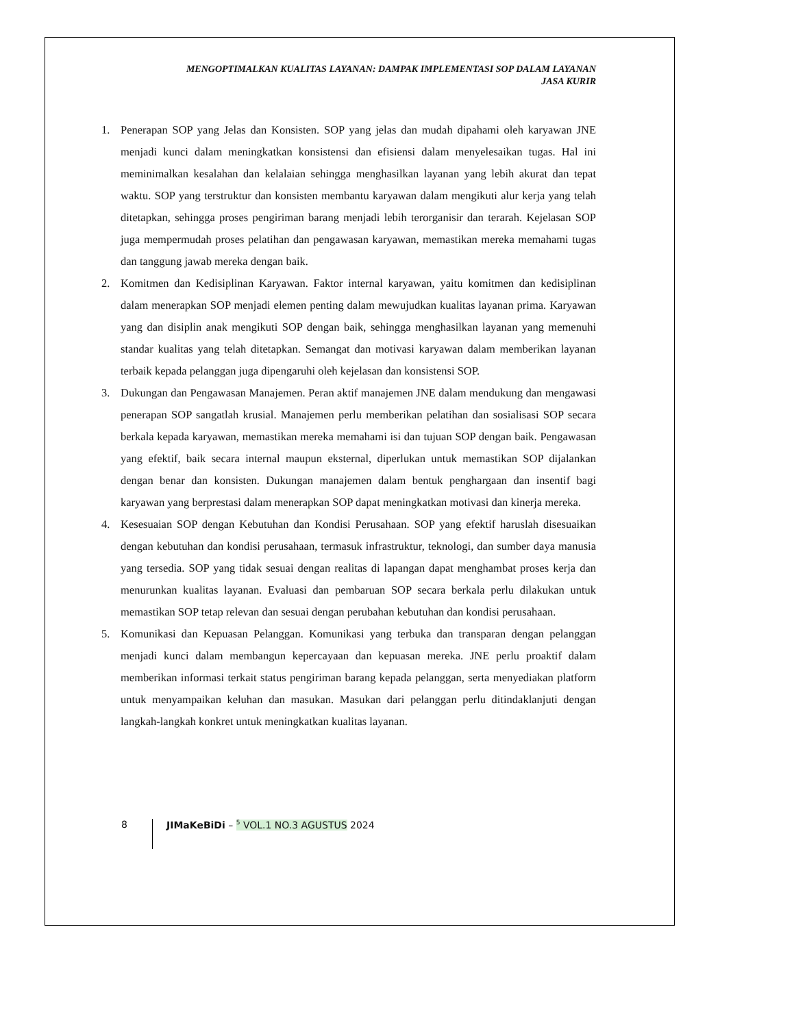MENGOPTIMALKAN KUALITAS LAYANAN: DAMPAK IMPLEMENTASI SOP DALAM LAYANAN
JASA KURIR
1. Penerapan SOP yang Jelas dan Konsisten. SOP yang jelas dan mudah dipahami oleh karyawan JNE menjadi kunci dalam meningkatkan konsistensi dan efisiensi dalam menyelesaikan tugas. Hal ini meminimalkan kesalahan dan kelalaian sehingga menghasilkan layanan yang lebih akurat dan tepat waktu. SOP yang terstruktur dan konsisten membantu karyawan dalam mengikuti alur kerja yang telah ditetapkan, sehingga proses pengiriman barang menjadi lebih terorganisir dan terarah. Kejelasan SOP juga mempermudah proses pelatihan dan pengawasan karyawan, memastikan mereka memahami tugas dan tanggung jawab mereka dengan baik.
2. Komitmen dan Kedisiplinan Karyawan. Faktor internal karyawan, yaitu komitmen dan kedisiplinan dalam menerapkan SOP menjadi elemen penting dalam mewujudkan kualitas layanan prima. Karyawan yang dan disiplin anak mengikuti SOP dengan baik, sehingga menghasilkan layanan yang memenuhi standar kualitas yang telah ditetapkan. Semangat dan motivasi karyawan dalam memberikan layanan terbaik kepada pelanggan juga dipengaruhi oleh kejelasan dan konsistensi SOP.
3. Dukungan dan Pengawasan Manajemen. Peran aktif manajemen JNE dalam mendukung dan mengawasi penerapan SOP sangatlah krusial. Manajemen perlu memberikan pelatihan dan sosialisasi SOP secara berkala kepada karyawan, memastikan mereka memahami isi dan tujuan SOP dengan baik. Pengawasan yang efektif, baik secara internal maupun eksternal, diperlukan untuk memastikan SOP dijalankan dengan benar dan konsisten. Dukungan manajemen dalam bentuk penghargaan dan insentif bagi karyawan yang berprestasi dalam menerapkan SOP dapat meningkatkan motivasi dan kinerja mereka.
4. Kesesuaian SOP dengan Kebutuhan dan Kondisi Perusahaan. SOP yang efektif haruslah disesuaikan dengan kebutuhan dan kondisi perusahaan, termasuk infrastruktur, teknologi, dan sumber daya manusia yang tersedia. SOP yang tidak sesuai dengan realitas di lapangan dapat menghambat proses kerja dan menurunkan kualitas layanan. Evaluasi dan pembaruan SOP secara berkala perlu dilakukan untuk memastikan SOP tetap relevan dan sesuai dengan perubahan kebutuhan dan kondisi perusahaan.
5. Komunikasi dan Kepuasan Pelanggan. Komunikasi yang terbuka dan transparan dengan pelanggan menjadi kunci dalam membangun kepercayaan dan kepuasan mereka. JNE perlu proaktif dalam memberikan informasi terkait status pengiriman barang kepada pelanggan, serta menyediakan platform untuk menyampaikan keluhan dan masukan. Masukan dari pelanggan perlu ditindaklanjuti dengan langkah-langkah konkret untuk meningkatkan kualitas layanan.
8 JIMaKeBiDi – <sup>5</sup> VOL.1 NO.3 AGUSTUS 2024